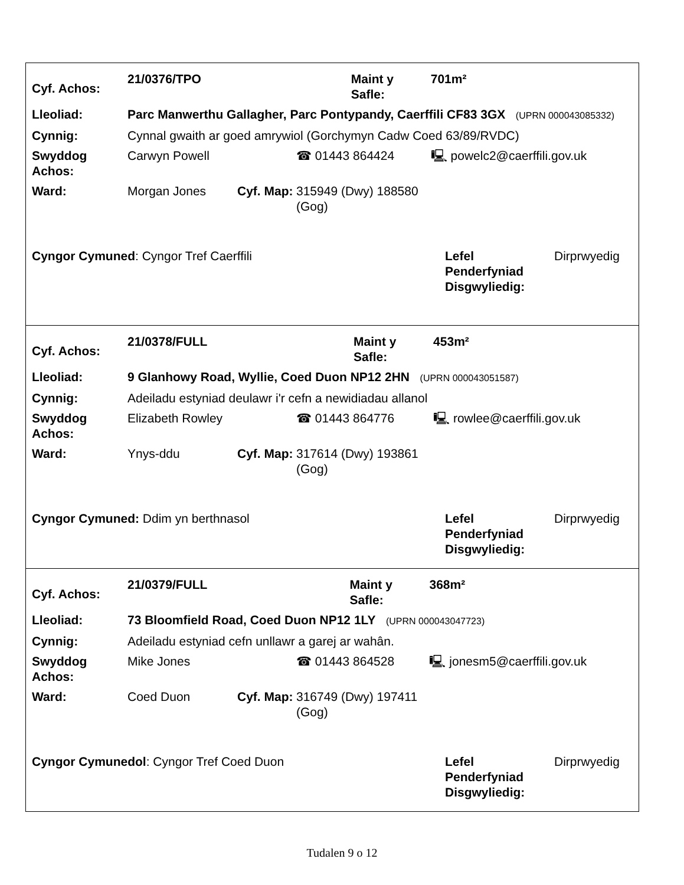| Cyf. Achos: | 21/0376/TPO | | | Maint y Safle: | 701m² |
| Lleoliad: | Parc Manwerthu Gallagher, Parc Pontypandy, Caerffili CF83 3GX (UPRN 000043085332) | | | | |
| Cynnig: | Cynnal gwaith ar goed amrywiol (Gorchymyn Cadw Coed 63/89/RVDC) | | | | |
| Swyddog Achos: | Carwyn Powell | | ☎ 01443 864424 | | 🖳 powelc2@caerffili.gov.uk |
| Ward: | Morgan Jones | Cyf. Map: | 315949 (Dwy) 188580 (Gog) | | |
| Cyngor Cymuned : Cyngor Tref Caerffili | Lefel Penderfyniad Disgwyliedig: | Dirprwyedig |
| Cyf. Achos: | 21/0378/FULL | | | Maint y Safle: | 453m² |
| Lleoliad: | 9 Glanhowy Road, Wyllie, Coed Duon NP12 2HN (UPRN 000043051587) | | | | |
| Cynnig: | Adeiladu estyniad deulawr i'r cefn a newidiadau allanol | | | | |
| Swyddog Achos: | Elizabeth Rowley | | ☎ 01443 864776 | | 🖳 rowlee@caerffili.gov.uk |
| Ward: | Ynys-ddu | Cyf. Map: | 317614 (Dwy) 193861 (Gog) | | |
| Cyngor Cymuned: Ddim yn berthnasol | Lefel Penderfyniad Disgwyliedig: | Dirprwyedig |
| Cyf. Achos: | 21/0379/FULL | | | Maint y Safle: | 368m² |
| Lleoliad: | 73 Bloomfield Road, Coed Duon NP12 1LY (UPRN 000043047723) | | | | |
| Cynnig: | Adeiladu estyniad cefn unllawr a garej ar wahân. | | | | |
| Swyddog Achos: | Mike Jones | | ☎ 01443 864528 | | 🖳 jonesm5@caerffili.gov.uk |
| Ward: | Coed Duon | Cyf. Map: | 316749 (Dwy) 197411 (Gog) | | |
| Cyngor Cymunedol : Cyngor Tref Coed Duon | Lefel Penderfyniad Disgwyliedig: | Dirprwyedig |
Tudalen 9 o 12